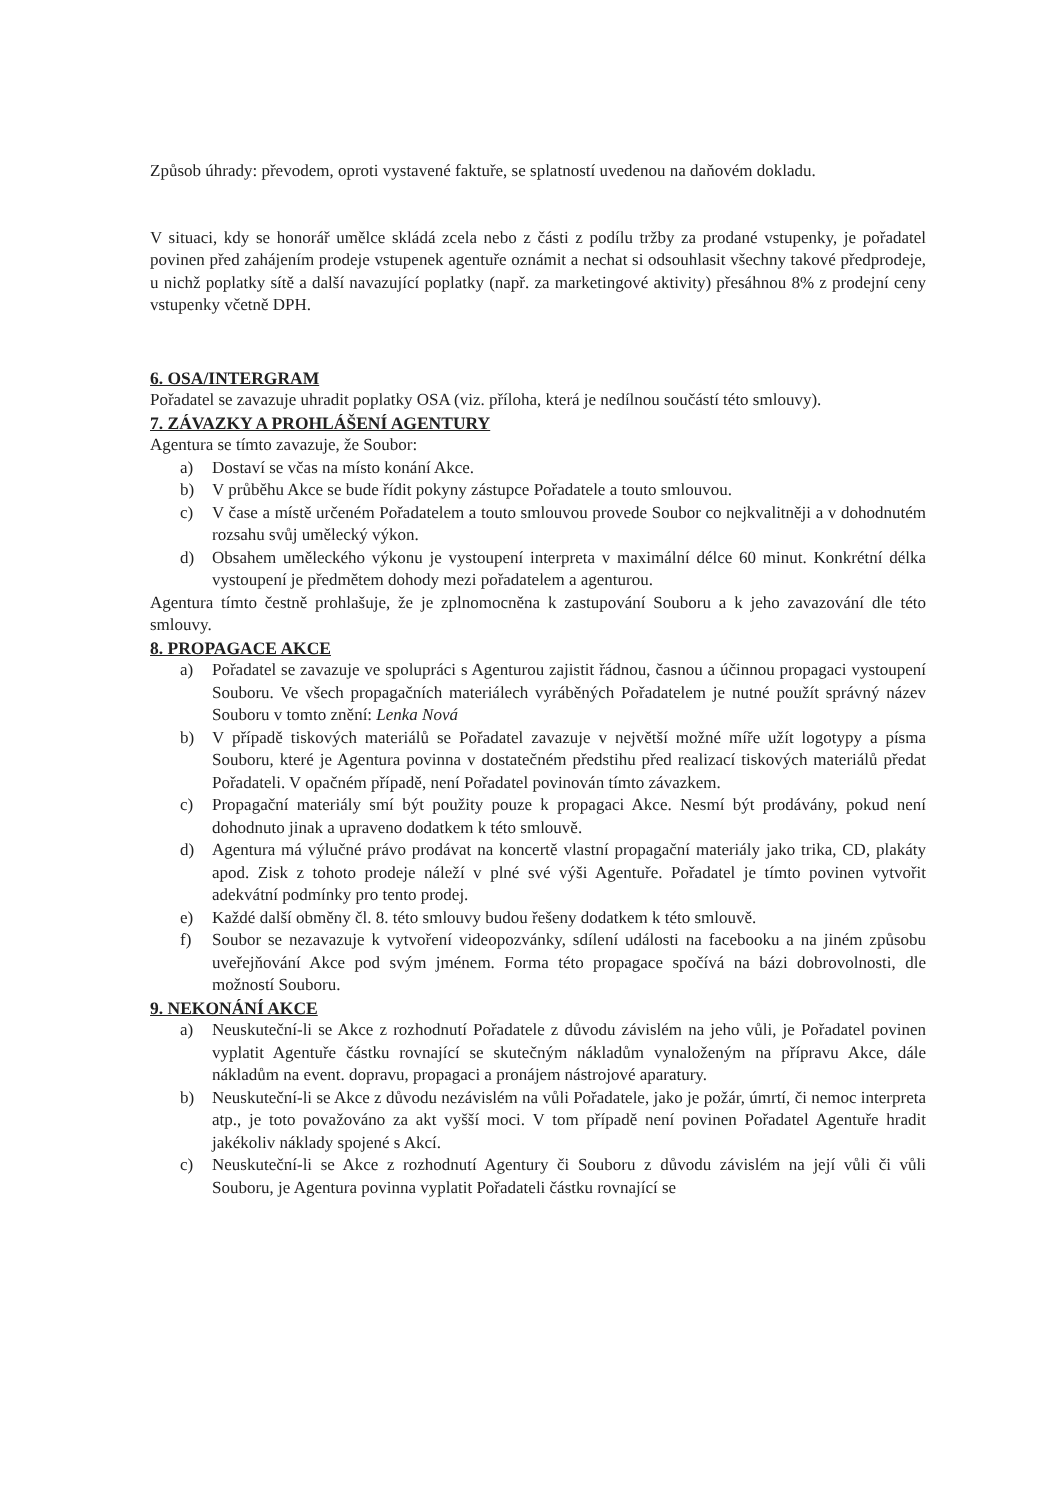Způsob úhrady: převodem, oproti vystavené faktuře, se splatností uvedenou na daňovém dokladu.
V situaci, kdy se honorář umělce skládá zcela nebo z části z podílu tržby za prodané vstupenky, je pořadatel povinen před zahájením prodeje vstupenek agentuře oznámit a nechat si odsouhlasit všechny takové předprodeje, u nichž poplatky sítě a další navazující poplatky (např. za marketingové aktivity) přesáhnou 8% z prodejní ceny vstupenky včetně DPH.
6. OSA/INTERGRAM
Pořadatel se zavazuje uhradit poplatky OSA (viz. příloha, která je nedílnou součástí této smlouvy).
7. ZÁVAZKY A PROHLÁŠENÍ AGENTURY
Agentura se tímto zavazuje, že Soubor:
a) Dostaví se včas na místo konání Akce.
b) V průběhu Akce se bude řídit pokyny zástupce Pořadatele a touto smlouvou.
c) V čase a místě určeném Pořadatelem a touto smlouvou provede Soubor co nejkvalitněji a v dohodnutém rozsahu svůj umělecký výkon.
d) Obsahem uměleckého výkonu je vystoupení interpreta v maximální délce 60 minut. Konkrétní délka vystoupení je předmětem dohody mezi pořadatelem a agenturou.
Agentura tímto čestně prohlašuje, že je zplnomocněna k zastupování Souboru a k jeho zavazování dle této smlouvy.
8. PROPAGACE AKCE
a) Pořadatel se zavazuje ve spolupráci s Agenturou zajistit řádnou, časnou a účinnou propagaci vystoupení Souboru. Ve všech propagačních materiálech vyráběných Pořadatelem je nutné použít správný název Souboru v tomto znění: Lenka Nová
b) V případě tiskových materiálů se Pořadatel zavazuje v největší možné míře užít logotypy a písma Souboru, které je Agentura povinna v dostatečném předstihu před realizací tiskových materiálů předat Pořadateli. V opačném případě, není Pořadatel povinován tímto závazkem.
c) Propagační materiály smí být použity pouze k propagaci Akce. Nesmí být prodávány, pokud není dohodnuto jinak a upraveno dodatkem k této smlouvě.
d) Agentura má výlučné právo prodávat na koncertě vlastní propagační materiály jako trika, CD, plakáty apod. Zisk z tohoto prodeje náleží v plné své výši Agentuře. Pořadatel je tímto povinen vytvořit adekvátní podmínky pro tento prodej.
e) Každé další obměny čl. 8. této smlouvy budou řešeny dodatkem k této smlouvě.
f) Soubor se nezavazuje k vytvoření videopozvánky, sdílení události na facebooku a na jiném způsobu uveřejňování Akce pod svým jménem. Forma této propagace spočívá na bázi dobrovolnosti, dle možností Souboru.
9. NEKONÁNÍ AKCE
a) Neuskuteční-li se Akce z rozhodnutí Pořadatele z důvodu závislém na jeho vůli, je Pořadatel povinen vyplatit Agentuře částku rovnající se skutečným nákladům vynaloženým na přípravu Akce, dále nákladům na event. dopravu, propagaci a pronájem nástrojové aparatury.
b) Neuskuteční-li se Akce z důvodu nezávislém na vůli Pořadatele, jako je požár, úmrtí, či nemoc interpreta atp., je toto považováno za akt vyšší moci. V tom případě není povinen Pořadatel Agentuře hradit jakékoliv náklady spojené s Akcí.
c) Neuskuteční-li se Akce z rozhodnutí Agentury či Souboru z důvodu závislém na její vůli či vůli Souboru, je Agentura povinna vyplatit Pořadateli částku rovnající se